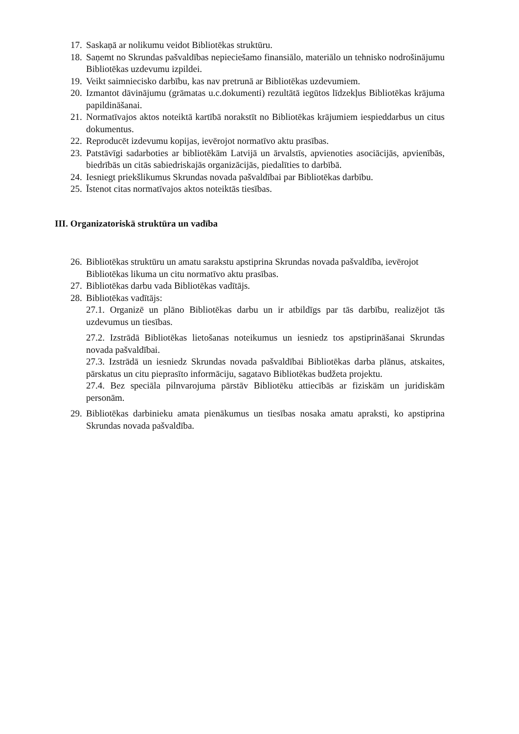17. Saskaņā ar nolikumu veidot Bibliotēkas struktūru.
18. Saņemt no Skrundas pašvaldības nepieciešamo finansiālo, materiālo un tehnisko nodrošinājumu Bibliotēkas uzdevumu izpildei.
19. Veikt saimniecisko darbību, kas nav pretrunā ar Bibliotēkas uzdevumiem.
20. Izmantot dāvinājumu (grāmatas u.c.dokumenti) rezultātā iegūtos līdzekļus Bibliotēkas krājuma papildināšanai.
21. Normatīvajos aktos noteiktā kartībā norakstīt no Bibliotēkas krājumiem iespieddarbus un citus dokumentus.
22. Reproducēt izdevumu kopijas, ievērojot normatīvo aktu prasības.
23. Patstāvīgi sadarboties ar bibliotēkām Latvijā un ārvalstīs, apvienoties asociācijās, apvienībās, biedrībās un citās sabiedriskajās organizācijās, piedalīties to darbībā.
24. Iesniegt priekšlikumus Skrundas novada pašvaldībai par Bibliotēkas darbību.
25. Īstenot citas normatīvajos aktos noteiktās tiesības.
III. Organizatoriskā struktūra un vadība
26. Bibliotēkas struktūru un amatu sarakstu apstiprina Skrundas novada pašvaldība, ievērojot Bibliotēkas likuma un citu normatīvo aktu prasības.
27. Bibliotēkas darbu vada Bibliotēkas vadītājs.
28. Bibliotēkas vadītājs:
27.1. Organizē un plāno Bibliotēkas darbu un ir atbildīgs par tās darbību, realizējot tās uzdevumus un tiesības.
27.2. Izstrādā Bibliotēkas lietošanas noteikumus un iesniedz tos apstiprināšanai Skrundas novada pašvaldībai.
27.3. Izstrādā un iesniedz Skrundas novada pašvaldībai Bibliotēkas darba plānus, atskaites, pārskatus un citu pieprasīto informāciju, sagatavo Bibliotēkas budžeta projektu.
27.4. Bez speciāla pilnvarojuma pārstāv Bibliotēku attiecībās ar fiziskām un juridiskām personām.
29. Bibliotēkas darbinieku amata pienākumus un tiesības nosaka amatu apraksti, ko apstiprina Skrundas novada pašvaldība.